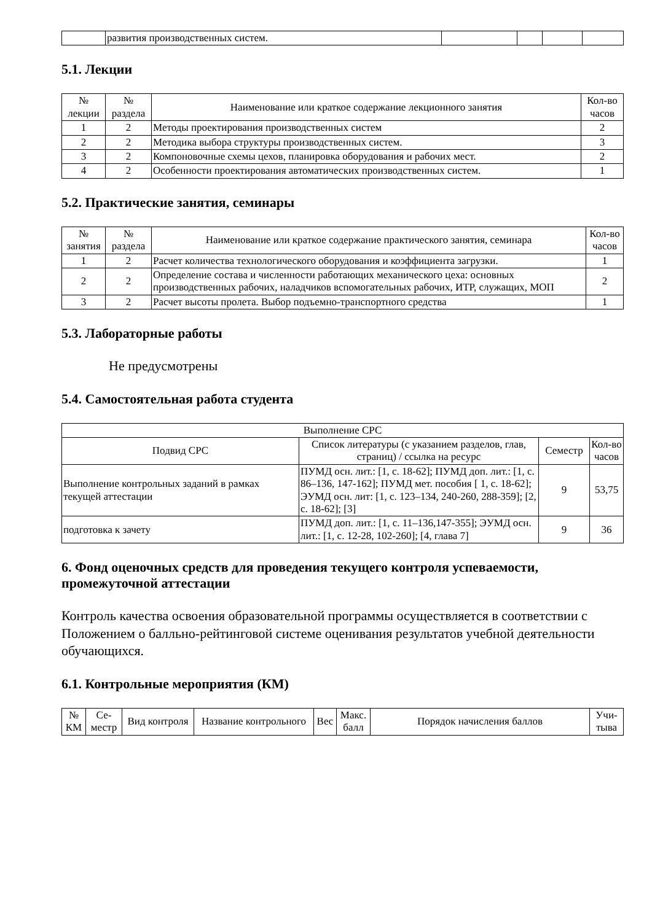| | развития производственных систем. | | | | |
5.1. Лекции
| № лекции | № раздела | Наименование или краткое содержание лекционного занятия | Кол-во часов |
| --- | --- | --- | --- |
| 1 | 2 | Методы проектирования производственных систем | 2 |
| 2 | 2 | Методика выбора структуры производственных систем. | 3 |
| 3 | 2 | Компоновочные схемы цехов, планировка оборудования и рабочих мест. | 2 |
| 4 | 2 | Особенности проектирования автоматических производственных систем. | 1 |
5.2. Практические занятия, семинары
| № занятия | № раздела | Наименование или краткое содержание практического занятия, семинара | Кол-во часов |
| --- | --- | --- | --- |
| 1 | 2 | Расчет количества технологического оборудования и коэффициента загрузки. | 1 |
| 2 | 2 | Определение состава и численности работающих механического цеха: основных производственных рабочих, наладчиков вспомогательных рабочих, ИТР, служащих, МОП | 2 |
| 3 | 2 | Расчет высоты пролета. Выбор подъемно-транспортного средства | 1 |
5.3. Лабораторные работы
Не предусмотрены
5.4. Самостоятельная работа студента
| Выполнение СРС | | | |
| --- | --- | --- | --- |
| Подвид СРС | Список литературы (с указанием разделов, глав, страниц) / ссылка на ресурс | Семестр | Кол-во часов |
| Выполнение контрольных заданий в рамках текущей аттестации | ПУМД осн. лит.: [1, с. 18-62]; ПУМД доп. лит.: [1, с. 86–136, 147-162]; ПУМД мет. пособия [ 1, с. 18-62]; ЭУМД осн. лит: [1, с. 123–134, 240-260, 288-359]; [2, с. 18-62]; [3] | 9 | 53,75 |
| подготовка к зачету | ПУМД доп. лит.: [1, с. 11–136,147-355]; ЭУМД осн. лит.: [1, с. 12-28, 102-260]; [4, глава 7] | 9 | 36 |
6. Фонд оценочных средств для проведения текущего контроля успеваемости, промежуточной аттестации
Контроль качества освоения образовательной программы осуществляется в соответствии с Положением о балльно-рейтинговой системе оценивания результатов учебной деятельности обучающихся.
6.1. Контрольные мероприятия (КМ)
| № КМ | Се-местр | Вид контроля | Название контрольного | Вес | Макс. балл | Порядок начисления баллов | Учи-тыва |
| --- | --- | --- | --- | --- | --- | --- | --- |